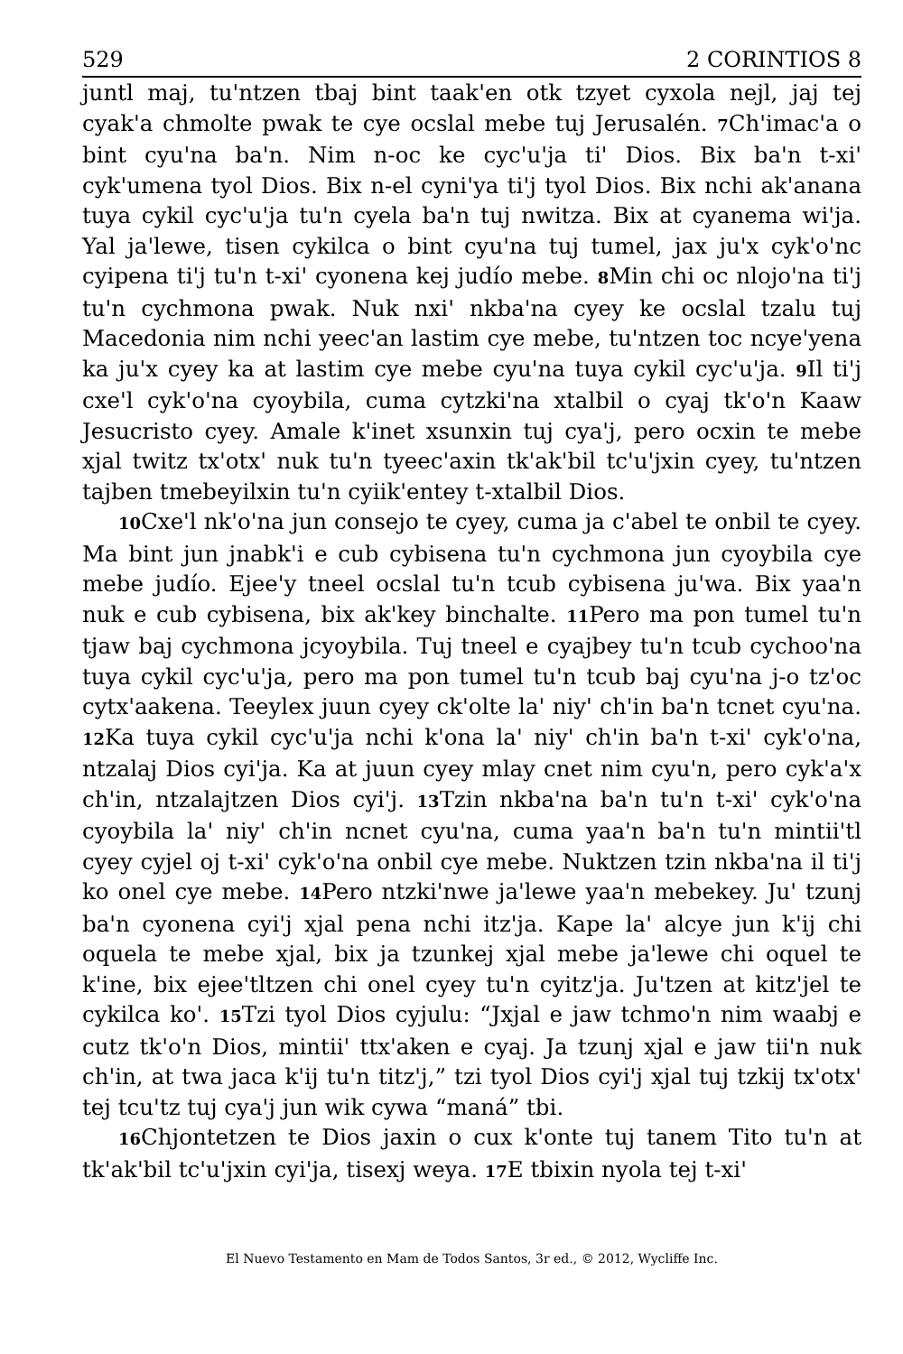529 2 CORINTIOS 8
juntl maj, tu'ntzen tbaj bint taak'en otk tzyet cyxola nejl, jaj tej cyak'a chmolte pwak te cye ocslal mebe tuj Jerusalén. 7 Ch'imac'a o bint cyu'na ba'n. Nim n-oc ke cyc'u'ja ti' Dios. Bix ba'n t-xi' cyk'umena tyol Dios. Bix n-el cyni'ya ti'j tyol Dios. Bix nchi ak'anana tuya cykil cyc'u'ja tu'n cyela ba'n tuj nwitza. Bix at cyanema wi'ja. Yal ja'lewe, tisen cykilca o bint cyu'na tuj tumel, jax ju'x cyk'o'nc cyipena ti'j tu'n t-xi' cyonena kej judío mebe. 8 Min chi oc nlojo'na ti'j tu'n cychmona pwak. Nuk nxi' nkba'na cyey ke ocslal tzalu tuj Macedonia nim nchi yeec'an lastim cye mebe, tu'ntzen toc ncye'yena ka ju'x cyey ka at lastim cye mebe cyu'na tuya cykil cyc'u'ja. 9 Il ti'j cxe'l cyk'o'na cyoybila, cuma cytzki'na xtalbil o cyaj tk'o'n Kaaw Jesucristo cyey. Amale k'inet xsunxin tuj cya'j, pero ocxin te mebe xjal twitz tx'otx' nuk tu'n tyeec'axin tk'ak'bil tc'u'jxin cyey, tu'ntzen tajben tmebeyilxin tu'n cyiik'entey t-xtalbil Dios.
10 Cxe'l nk'o'na jun consejo te cyey, cuma ja c'abel te onbil te cyey. Ma bint jun jnabk'i e cub cybisena tu'n cychmona jun cyoybila cye mebe judío. Ejee'y tneel ocslal tu'n tcub cybisena ju'wa. Bix yaa'n nuk e cub cybisena, bix ak'key binchalte. 11 Pero ma pon tumel tu'n tjaw baj cychmona jcyoybila. Tuj tneel e cyajbey tu'n tcub cychoo'na tuya cykil cyc'u'ja, pero ma pon tumel tu'n tcub baj cyu'na j-o tz'oc cytx'aakena. Teeylex juun cyey ck'olte la' niy' ch'in ba'n tcnet cyu'na. 12 Ka tuya cykil cyc'u'ja nchi k'ona la' niy' ch'in ba'n t-xi' cyk'o'na, ntzalaj Dios cyi'ja. Ka at juun cyey mlay cnet nim cyu'n, pero cyk'a'x ch'in, ntzalajtzen Dios cyi'j. 13 Tzin nkba'na ba'n tu'n t-xi' cyk'o'na cyoybila la' niy' ch'in ncnet cyu'na, cuma yaa'n ba'n tu'n mintii'tl cyey cyjel oj t-xi' cyk'o'na onbil cye mebe. Nuktzen tzin nkba'na il ti'j ko onel cye mebe. 14 Pero ntzki'nwe ja'lewe yaa'n mebekey. Ju' tzunj ba'n cyonena cyi'j xjal pena nchi itz'ja. Kape la' alcye jun k'ij chi oquela te mebe xjal, bix ja tzunkej xjal mebe ja'lewe chi oquel te k'ine, bix ejee'tltzen chi onel cyey tu'n cyitz'ja. Ju'tzen at kitz'jel te cykilca ko'. 15 Tzi tyol Dios cyjulu: “Jxjal e jaw tchmo'n nim waabj e cutz tk'o'n Dios, mintii' ttx'aken e cyaj. Ja tzunj xjal e jaw tii'n nuk ch'in, at twa jaca k'ij tu'n titz'j,” tzi tyol Dios cyi'j xjal tuj tzkij tx'otx' tej tcu'tz tuj cya'j jun wik cywa “maná” tbi.
16 Chjontetzen te Dios jaxin o cux k'onte tuj tanem Tito tu'n at tk'ak'bil tc'u'jxin cyi'ja, tisexj weya. 17 E tbixin nyola tej t-xi'
El Nuevo Testamento en Mam de Todos Santos, 3r ed., © 2012, Wycliffe Inc.